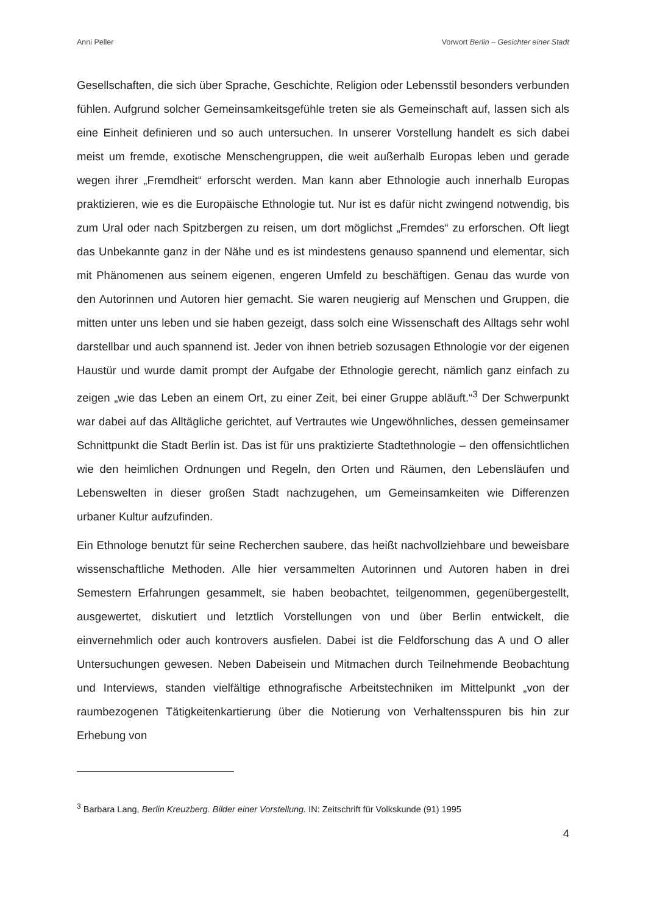Anni Peller Vorwort Berlin – Gesichter einer Stadt
Gesellschaften, die sich über Sprache, Geschichte, Religion oder Lebensstil besonders verbunden fühlen. Aufgrund solcher Gemeinsamkeitsgefühle treten sie als Gemeinschaft auf, lassen sich als eine Einheit definieren und so auch untersuchen. In unserer Vorstellung handelt es sich dabei meist um fremde, exotische Menschengruppen, die weit außerhalb Europas leben und gerade wegen ihrer „Fremdheit“ erforscht werden. Man kann aber Ethnologie auch innerhalb Europas praktizieren, wie es die Europäische Ethnologie tut. Nur ist es dafür nicht zwingend notwendig, bis zum Ural oder nach Spitzbergen zu reisen, um dort möglichst „Fremdes“ zu erforschen. Oft liegt das Unbekannte ganz in der Nähe und es ist mindestens genauso spannend und elementar, sich mit Phänomenen aus seinem eigenen, engeren Umfeld zu beschäftigen. Genau das wurde von den Autorinnen und Autoren hier gemacht. Sie waren neugierig auf Menschen und Gruppen, die mitten unter uns leben und sie haben gezeigt, dass solch eine Wissenschaft des Alltags sehr wohl darstellbar und auch spannend ist. Jeder von ihnen betrieb sozusagen Ethnologie vor der eigenen Haustür und wurde damit prompt der Aufgabe der Ethnologie gerecht, nämlich ganz einfach zu zeigen „wie das Leben an einem Ort, zu einer Zeit, bei einer Gruppe abläuft.“<sup>3</sup> Der Schwerpunkt war dabei auf das Alltägliche gerichtet, auf Vertrautes wie Ungewöhnliches, dessen gemeinsamer Schnittpunkt die Stadt Berlin ist. Das ist für uns praktizierte Stadtethnologie – den offensichtlichen wie den heimlichen Ordnungen und Regeln, den Orten und Räumen, den Lebensläufen und Lebenswelten in dieser großen Stadt nachzugehen, um Gemeinsamkeiten wie Differenzen urbaner Kultur aufzufinden.
Ein Ethnologe benutzt für seine Recherchen saubere, das heißt nachvollziehbare und beweisbare wissenschaftliche Methoden. Alle hier versammelten Autorinnen und Autoren haben in drei Semestern Erfahrungen gesammelt, sie haben beobachtet, teilgenommen, gegenübergestellt, ausgewertet, diskutiert und letztlich Vorstellungen von und über Berlin entwickelt, die einvernehmlich oder auch kontrovers ausfielen. Dabei ist die Feldforschung das A und O aller Untersuchungen gewesen. Neben Dabeisein und Mitmachen durch Teilnehmende Beobachtung und Interviews, standen vielfältige ethnografische Arbeitstechniken im Mittelpunkt „von der raumbezogenen Tätigkeitenkartierung über die Notierung von Verhaltensspuren bis hin zur Erhebung von
<sup>3</sup> Barbara Lang, Berlin Kreuzberg. Bilder einer Vorstellung. IN: Zeitschrift für Volkskunde (91) 1995
4